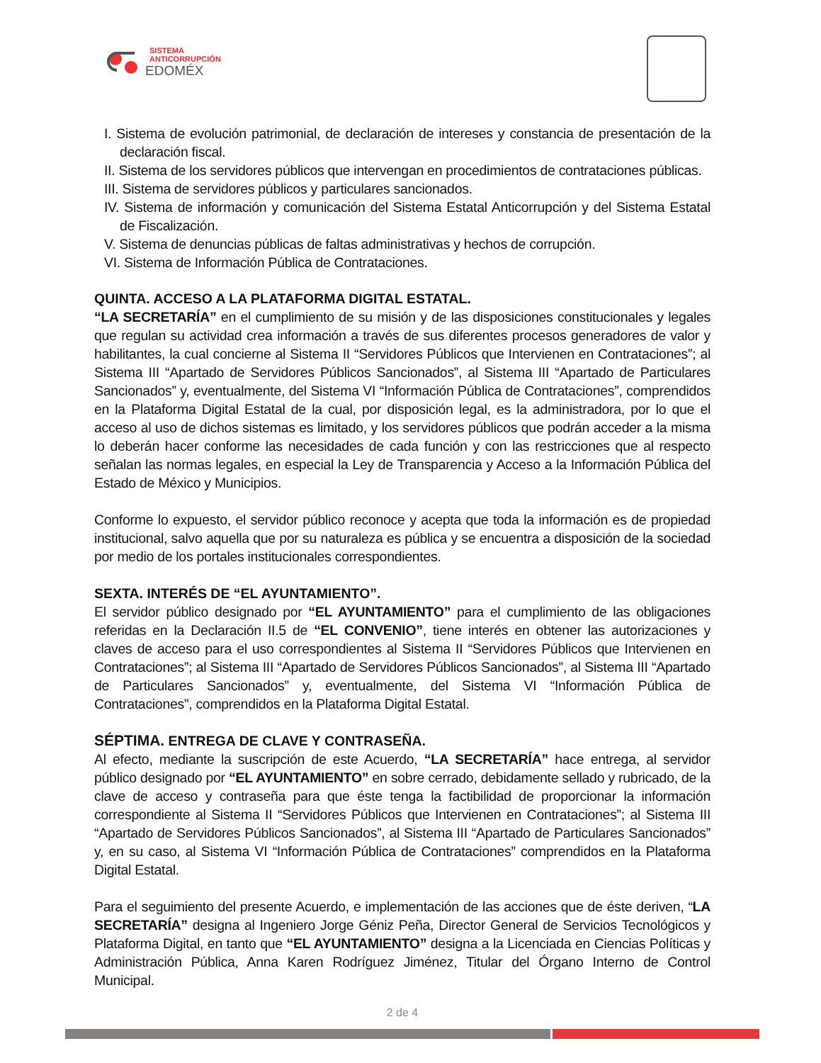SISTEMA
ANTICORRUPCIÓN
EDOMÉX
I. Sistema de evolución patrimonial, de declaración de intereses y constancia de presentación de la declaración fiscal.
II. Sistema de los servidores públicos que intervengan en procedimientos de contrataciones públicas.
III. Sistema de servidores públicos y particulares sancionados.
IV. Sistema de información y comunicación del Sistema Estatal Anticorrupción y del Sistema Estatal de Fiscalización.
V. Sistema de denuncias públicas de faltas administrativas y hechos de corrupción.
VI. Sistema de Información Pública de Contrataciones.
QUINTA. ACCESO A LA PLATAFORMA DIGITAL ESTATAL.
“LA SECRETARÍA” en el cumplimiento de su misión y de las disposiciones constitucionales y legales que regulan su actividad crea información a través de sus diferentes procesos generadores de valor y habilitantes, la cual concierne al Sistema II “Servidores Públicos que Intervienen en Contrataciones”; al Sistema III “Apartado de Servidores Públicos Sancionados”, al Sistema III “Apartado de Particulares Sancionados” y, eventualmente, del Sistema VI “Información Pública de Contrataciones”, comprendidos en la Plataforma Digital Estatal de la cual, por disposición legal, es la administradora, por lo que el acceso al uso de dichos sistemas es limitado, y los servidores públicos que podrán acceder a la misma lo deberán hacer conforme las necesidades de cada función y con las restricciones que al respecto señalan las normas legales, en especial la Ley de Transparencia y Acceso a la Información Pública del Estado de México y Municipios.
Conforme lo expuesto, el servidor público reconoce y acepta que toda la información es de propiedad institucional, salvo aquella que por su naturaleza es pública y se encuentra a disposición de la sociedad por medio de los portales institucionales correspondientes.
SEXTA. INTERÉS DE “EL AYUNTAMIENTO”.
El servidor público designado por “EL AYUNTAMIENTO” para el cumplimiento de las obligaciones referidas en la Declaración II.5 de “EL CONVENIO”, tiene interés en obtener las autorizaciones y claves de acceso para el uso correspondientes al Sistema II “Servidores Públicos que Intervienen en Contrataciones”; al Sistema III “Apartado de Servidores Públicos Sancionados”, al Sistema III “Apartado de Particulares Sancionados” y, eventualmente, del Sistema VI “Información Pública de Contrataciones”, comprendidos en la Plataforma Digital Estatal.
SÉPTIMA. ENTREGA DE CLAVE Y CONTRASEÑA.
Al efecto, mediante la suscripción de este Acuerdo, “LA SECRETARÍA” hace entrega, al servidor público designado por “EL AYUNTAMIENTO” en sobre cerrado, debidamente sellado y rubricado, de la clave de acceso y contraseña para que éste tenga la factibilidad de proporcionar la información correspondiente al Sistema II “Servidores Públicos que Intervienen en Contrataciones”; al Sistema III “Apartado de Servidores Públicos Sancionados”, al Sistema III “Apartado de Particulares Sancionados” y, en su caso, al Sistema VI “Información Pública de Contrataciones” comprendidos en la Plataforma Digital Estatal.
Para el seguimiento del presente Acuerdo, e implementación de las acciones que de éste deriven, “LA SECRETARÍA” designa al Ingeniero Jorge Géniz Peña, Director General de Servicios Tecnológicos y Plataforma Digital, en tanto que “EL AYUNTAMIENTO” designa a la Licenciada en Ciencias Políticas y Administración Pública, Anna Karen Rodríguez Jiménez, Titular del Órgano Interno de Control Municipal.
2 de 4